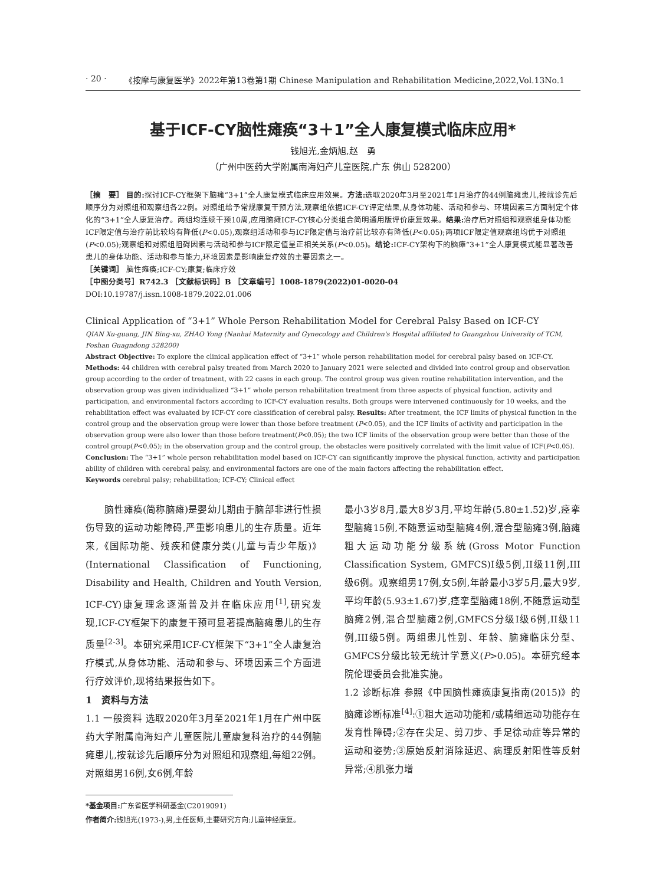· 20 · 《按摩与康复医学》2022年第13卷第1期 Chinese Manipulation and Rehabilitation Medicine,2022,Vol.13No.1
基于ICF-CY脑性瘫痪“3＋1”全人康复模式临床应用*
钱旭光,金炳旭,赵　勇
（广州中医药大学附属南海妇产儿童医院,广东 佛山 528200）
［摘　要］ 目的: 探讨ICF-CY框架下脑瘫“3+1”全人康复模式临床应用效果。方法: 选取2020年3月至2021年1月治疗的44例脑瘫患儿,按就诊先后顺序分为对照组和观察组各22例。对照组给予常规康复干预方法,观察组依据ICF-CY评定结果,从身体功能、活动和参与、环境因素三方面制定个体化的“3+1”全人康复治疗。两组均连续干预10周,应用脑瘫ICF-CY核心分类组合简明通用版评价康复效果。结果: 治疗后对照组和观察组身体功能ICF限定值与治疗前比较均有降低(P<0.05),观察组活动和参与ICF限定值与治疗前比较亦有降低(P<0.05);两项ICF限定值观察组均优于对照组(P<0.05);观察组和对照组阻碍因素与活动和参与ICF限定值呈正相关关系(P<0.05)。结论: ICF-CY架构下的脑瘫“3+1”全人康复模式能显著改善患儿的身体功能、活动和参与能力,环境因素是影响康复疗效的主要因素之一。
［关键词］ 脑性瘫痪;ICF-CY;康复;临床疗效
［中图分类号］R742.3 ［文献标识码］B ［文章编号］1008-1879(2022)01-0020-04
DOI:10.19787/j.issn.1008-1879.2022.01.006
Clinical Application of “3+1” Whole Person Rehabilitation Model for Cerebral Palsy Based on ICF-CY
QIAN Xu-guang, JIN Bing-xu, ZHAO Yong (Nanhai Maternity and Gynecology and Children's Hospital affiliated to Guangzhou University of TCM, Foshan Guagndong 528200)
Abstract Objective: To explore the clinical application effect of “3+1” whole person rehabilitation model for cerebral palsy based on ICF-CY. Methods: 44 children with cerebral palsy treated from March 2020 to January 2021 were selected and divided into control group and observation group according to the order of treatment, with 22 cases in each group. The control group was given routine rehabilitation intervention, and the observation group was given individualized “3+1” whole person rehabilitation treatment from three aspects of physical function, activity and participation, and environmental factors according to ICF-CY evaluation results. Both groups were intervened continuously for 10 weeks, and the rehabilitation effect was evaluated by ICF-CY core classification of cerebral palsy. Results: After treatment, the ICF limits of physical function in the control group and the observation group were lower than those before treatment (P<0.05), and the ICF limits of activity and participation in the observation group were also lower than those before treatment(P<0.05); the two ICF limits of the observation group were better than those of the control group(P<0.05); in the observation group and the control group, the obstacles were positively correlated with the limit value of ICF(P<0.05). Conclusion: The “3+1” whole person rehabilitation model based on ICF-CY can significantly improve the physical function, activity and participation ability of children with cerebral palsy, and environmental factors are one of the main factors affecting the rehabilitation effect.
Keywords cerebral palsy; rehabilitation; ICF-CY; Clinical effect
　　脑性瘫痪(简称脑瘫)是婴幼儿期由于脑部非进行性损伤导致的运动功能障碍,严重影响患儿的生存质量。近年来,《国际功能、残疾和健康分类(儿童与青少年版)》(International Classification of Functioning, Disability and Health, Children and Youth Version, ICF-CY)康复理念逐渐普及并在临床应用<sup>[1]</sup>,研究发现,ICF-CY框架下的康复干预可显著提高脑瘫患儿的生存质量<sup>[2-3]</sup>。本研究采用ICF-CY框架下“3+1”全人康复治疗模式,从身体功能、活动和参与、环境因素三个方面进行疗效评价,现将结果报告如下。
1　资料与方法
1.1 一般资料 选取2020年3月至2021年1月在广州中医药大学附属南海妇产儿童医院儿童康复科治疗的44例脑瘫患儿,按就诊先后顺序分为对照组和观察组,每组22例。对照组男16例,女6例,年龄
最小3岁8月,最大8岁3月,平均年龄(5.80±1.52)岁,痉挛型脑瘫15例,不随意运动型脑瘫4例,混合型脑瘫3例,脑瘫粗大运动功能分级系统(Gross Motor Function Classification System, GMFCS)I级5例,II级11例,III级6例。观察组男17例,女5例,年龄最小3岁5月,最大9岁,平均年龄(5.93±1.67)岁,痉挛型脑瘫18例,不随意运动型脑瘫2例,混合型脑瘫2例,GMFCS分级I级6例,II级11例,III级5例。两组患儿性别、年龄、脑瘫临床分型、GMFCS分级比较无统计学意义(P>0.05)。本研究经本院伦理委员会批准实施。
1.2 诊断标准 参照《中国脑性瘫痪康复指南(2015)》的脑瘫诊断标准<sup>[4]</sup>:①粗大运动功能和/或精细运动功能存在发育性障碍;②存在尖足、剪刀步、手足徐动症等异常的运动和姿势;③原始反射消除延迟、病理反射阳性等反射异常;④肌张力增
*基金项目: 广东省医学科研基金(C2019091)
作者简介: 钱旭光(1973-),男,主任医师,主要研究方向:儿童神经康复。